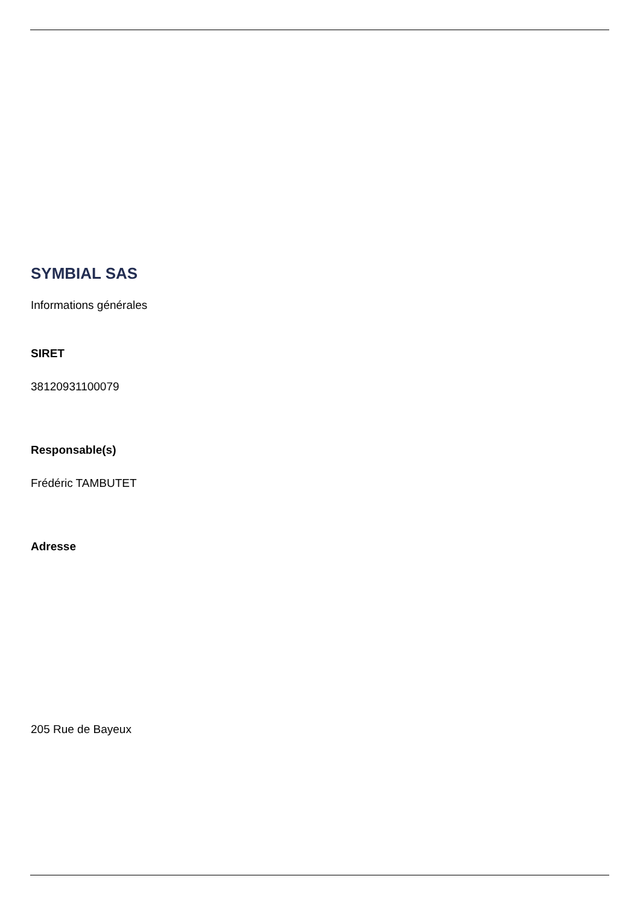SYMBIAL SAS
Informations générales
SIRET
38120931100079
Responsable(s)
Frédéric TAMBUTET
Adresse
205 Rue de Bayeux